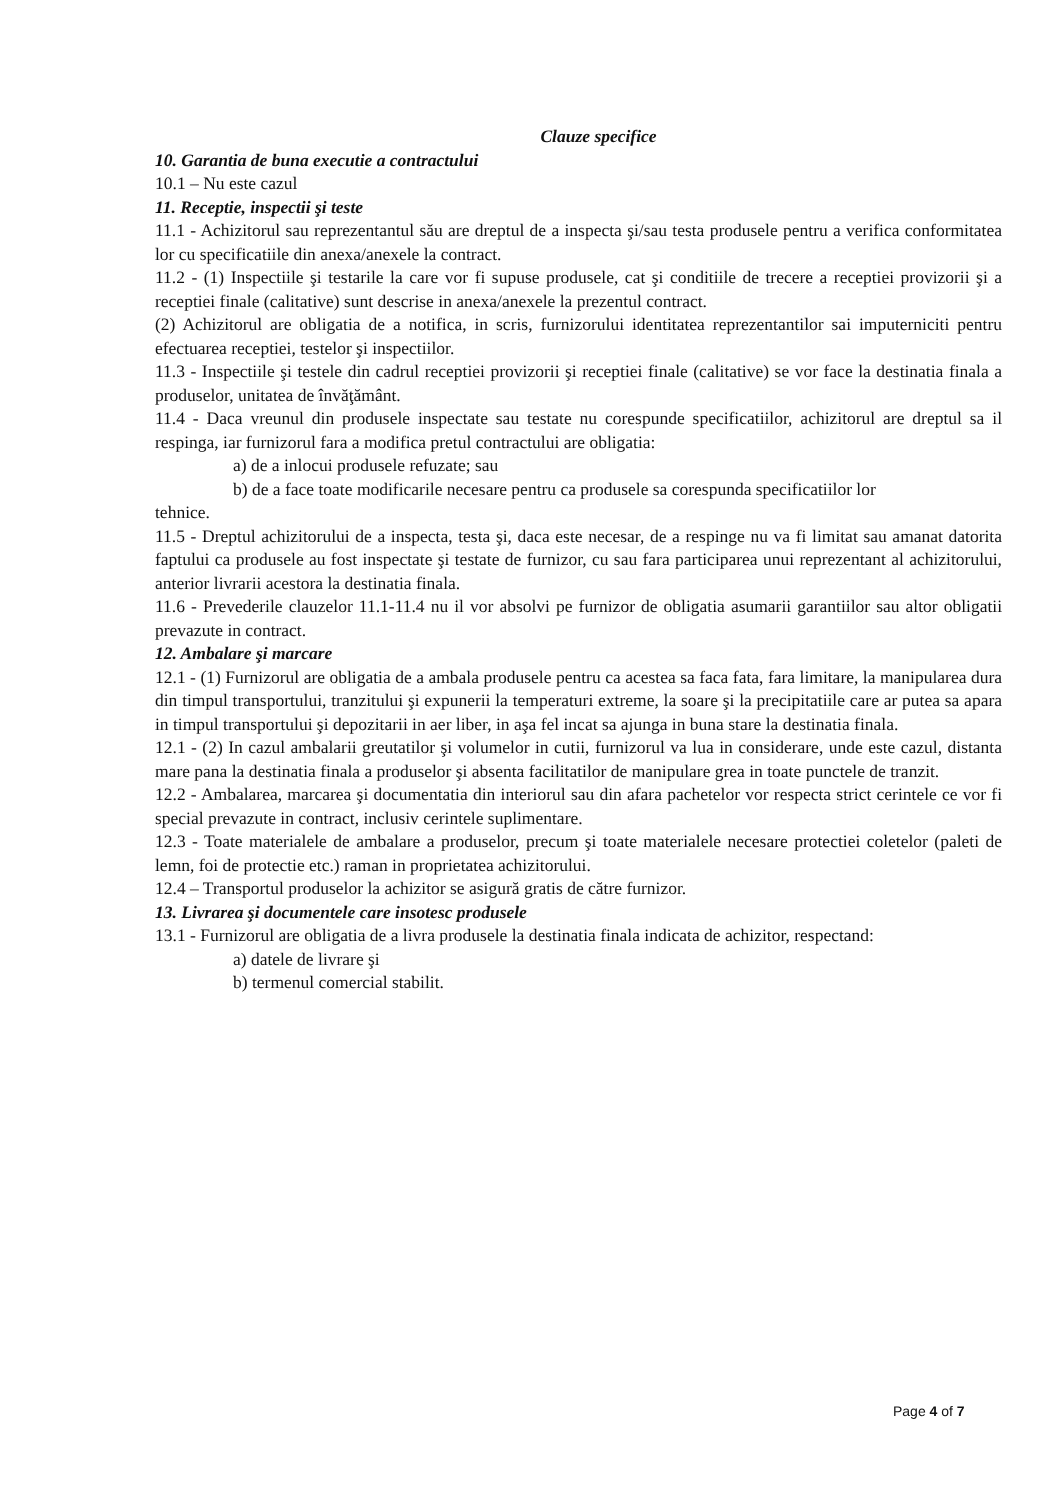Clauze specifice
10. Garantia de buna executie a contractului
10.1 – Nu este cazul
11. Receptie, inspectii şi teste
11.1 - Achizitorul sau reprezentantul său are dreptul de a inspecta şi/sau testa produsele pentru a verifica conformitatea lor cu specificatiile din anexa/anexele la contract.
11.2 - (1) Inspectiile şi testarile la care vor fi supuse produsele, cat şi conditiile de trecere a receptiei provizorii şi a receptiei finale (calitative) sunt descrise in anexa/anexele la prezentul contract.
(2) Achizitorul are obligatia de a notifica, in scris, furnizorului identitatea reprezentantilor sai imputerniciti pentru efectuarea receptiei, testelor şi inspectiilor.
11.3 - Inspectiile şi testele din cadrul receptiei provizorii şi receptiei finale (calitative) se vor face la destinatia finala a produselor, unitatea de învăţământ.
11.4 - Daca vreunul din produsele inspectate sau testate nu corespunde specificatiilor, achizitorul are dreptul sa il respinga, iar furnizorul fara a modifica pretul contractului are obligatia:
a) de a inlocui produsele refuzate; sau
b) de a face toate modificarile necesare pentru ca produsele sa corespunda specificatiilor lor
tehnice.
11.5 - Dreptul achizitorului de a inspecta, testa şi, daca este necesar, de a respinge nu va fi limitat sau amanat datorita faptului ca produsele au fost inspectate şi testate de furnizor, cu sau fara participarea unui reprezentant al achizitorului, anterior livrarii acestora la destinatia finala.
11.6 - Prevederile clauzelor 11.1-11.4 nu il vor absolvi pe furnizor de obligatia asumarii garantiilor sau altor obligatii prevazute in contract.
12. Ambalare şi marcare
12.1 - (1) Furnizorul are obligatia de a ambala produsele pentru ca acestea sa faca fata, fara limitare, la manipularea dura din timpul transportului, tranzitului şi expunerii la temperaturi extreme, la soare şi la precipitatiile care ar putea sa apara in timpul transportului şi depozitarii in aer liber, in aşa fel incat sa ajunga in buna stare la destinatia finala.
12.1 - (2) In cazul ambalarii greutatilor şi volumelor in cutii, furnizorul va lua in considerare, unde este cazul, distanta mare pana la destinatia finala a produselor şi absenta facilitatilor de manipulare grea in toate punctele de tranzit.
12.2 - Ambalarea, marcarea şi documentatia din interiorul sau din afara pachetelor vor respecta strict cerintele ce vor fi special prevazute in contract, inclusiv cerintele suplimentare.
12.3 - Toate materialele de ambalare a produselor, precum şi toate materialele necesare protectiei coletelor (paleti de lemn, foi de protectie etc.) raman in proprietatea achizitorului.
12.4 – Transportul produselor la achizitor se asigură gratis de către furnizor.
13. Livrarea şi documentele care insotesc produsele
13.1 - Furnizorul are obligatia de a livra produsele la destinatia finala indicata de achizitor, respectand:
a) datele de livrare şi
b) termenul comercial stabilit.
Page 4 of 7